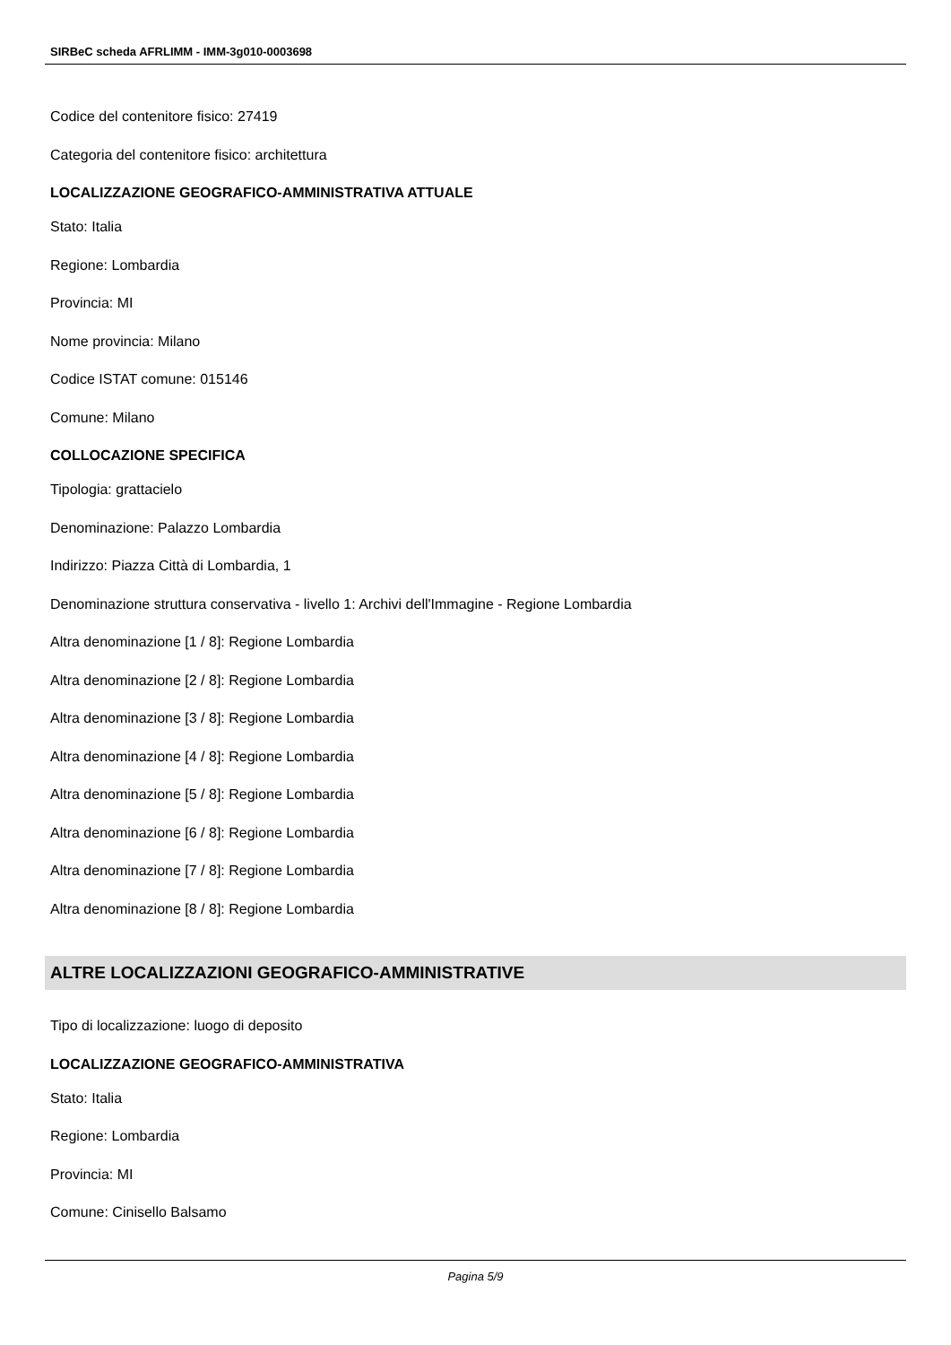SIRBeC scheda AFRLIMM - IMM-3g010-0003698
Codice del contenitore fisico: 27419
Categoria del contenitore fisico: architettura
LOCALIZZAZIONE GEOGRAFICO-AMMINISTRATIVA ATTUALE
Stato: Italia
Regione: Lombardia
Provincia: MI
Nome provincia: Milano
Codice ISTAT comune: 015146
Comune: Milano
COLLOCAZIONE SPECIFICA
Tipologia: grattacielo
Denominazione: Palazzo Lombardia
Indirizzo: Piazza Città di Lombardia, 1
Denominazione struttura conservativa - livello 1: Archivi dell'Immagine - Regione Lombardia
Altra denominazione [1 / 8]: Regione Lombardia
Altra denominazione [2 / 8]: Regione Lombardia
Altra denominazione [3 / 8]: Regione Lombardia
Altra denominazione [4 / 8]: Regione Lombardia
Altra denominazione [5 / 8]: Regione Lombardia
Altra denominazione [6 / 8]: Regione Lombardia
Altra denominazione [7 / 8]: Regione Lombardia
Altra denominazione [8 / 8]: Regione Lombardia
ALTRE LOCALIZZAZIONI GEOGRAFICO-AMMINISTRATIVE
Tipo di localizzazione: luogo di deposito
LOCALIZZAZIONE GEOGRAFICO-AMMINISTRATIVA
Stato: Italia
Regione: Lombardia
Provincia: MI
Comune: Cinisello Balsamo
Pagina 5/9